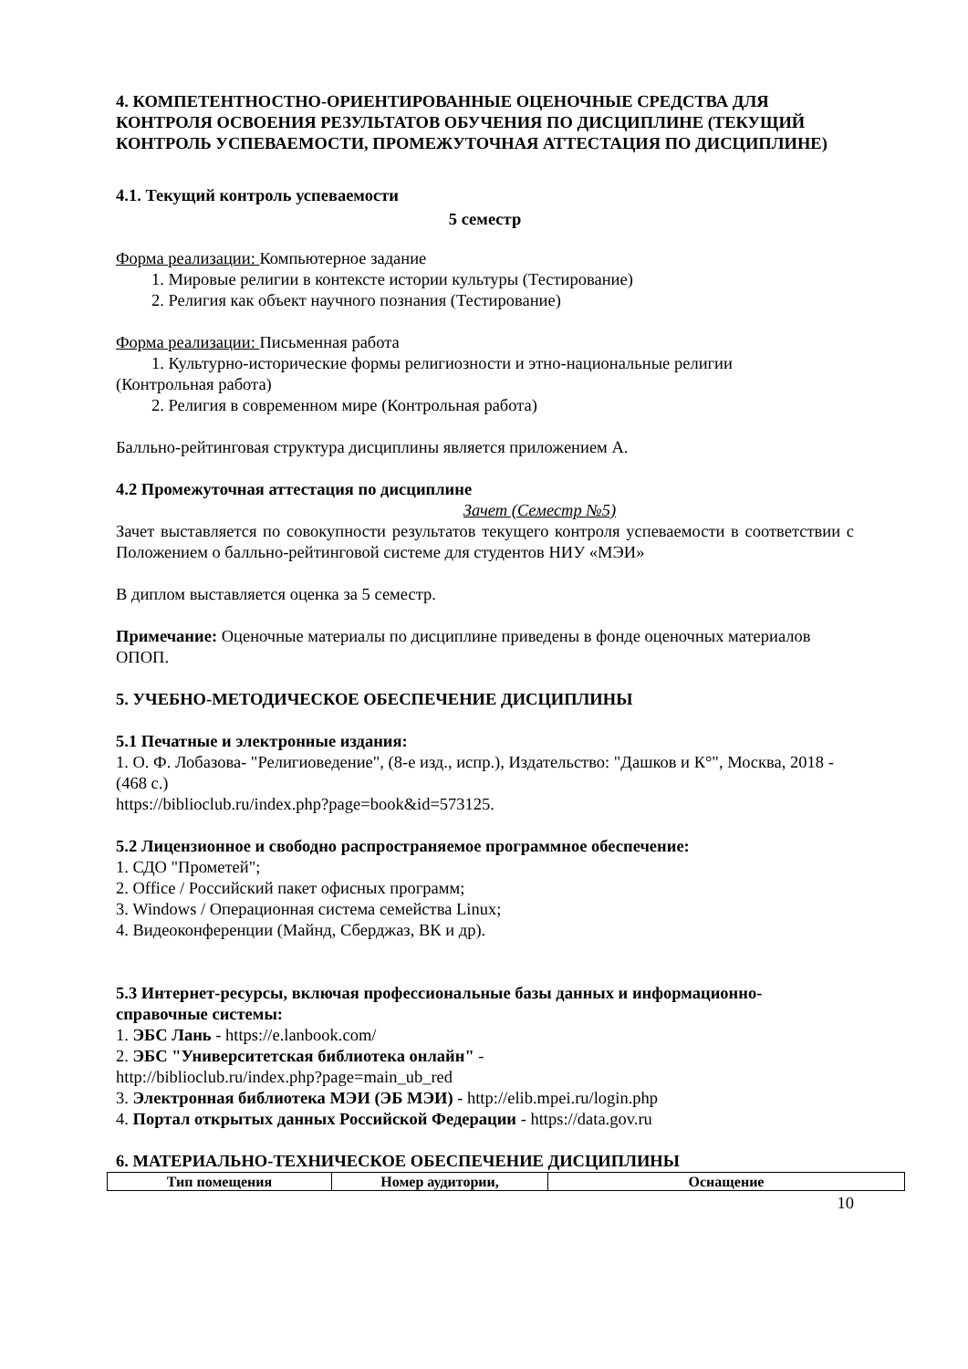4. КОМПЕТЕНТНОСТНО-ОРИЕНТИРОВАННЫЕ ОЦЕНОЧНЫЕ СРЕДСТВА ДЛЯ КОНТРОЛЯ ОСВОЕНИЯ РЕЗУЛЬТАТОВ ОБУЧЕНИЯ ПО ДИСЦИПЛИНЕ (ТЕКУЩИЙ КОНТРОЛЬ УСПЕВАЕМОСТИ, ПРОМЕЖУТОЧНАЯ АТТЕСТАЦИЯ ПО ДИСЦИПЛИНЕ)
4.1. Текущий контроль успеваемости
5 семестр
Форма реализации: Компьютерное задание
1. Мировые религии в контексте истории культуры (Тестирование)
2. Религия как объект научного познания (Тестирование)
Форма реализации: Письменная работа
1. Культурно-исторические формы религиозности и этно-национальные религии
(Контрольная работа)
2. Религия в современном мире (Контрольная работа)
Балльно-рейтинговая структура дисциплины является приложением А.
4.2 Промежуточная аттестация по дисциплине
Зачет (Семестр №5)
Зачет выставляется по совокупности результатов текущего контроля успеваемости в соответствии с Положением о балльно-рейтинговой системе для студентов НИУ «МЭИ»
В диплом выставляется оценка за 5 семестр.
Примечание: Оценочные материалы по дисциплине приведены в фонде оценочных материалов ОПОП.
5. УЧЕБНО-МЕТОДИЧЕСКОЕ ОБЕСПЕЧЕНИЕ ДИСЦИПЛИНЫ
5.1 Печатные и электронные издания:
1. О. Ф. Лобазова- "Религиоведение", (8-е изд., испр.), Издательство: "Дашков и К°", Москва, 2018 - (468 с.)
https://biblioclub.ru/index.php?page=book&id=573125.
5.2 Лицензионное и свободно распространяемое программное обеспечение:
1. СДО "Прометей";
2. Office / Российский пакет офисных программ;
3. Windows / Операционная система семейства Linux;
4. Видеоконференции (Майнд, Сберджаз, ВК и др).
5.3 Интернет-ресурсы, включая профессиональные базы данных и информационно-справочные системы:
1. ЭБС Лань - https://e.lanbook.com/
2. ЭБС "Университетская библиотека онлайн" -
http://biblioclub.ru/index.php?page=main_ub_red
3. Электронная библиотека МЭИ (ЭБ МЭИ) - http://elib.mpei.ru/login.php
4. Портал открытых данных Российской Федерации - https://data.gov.ru
6. МАТЕРИАЛЬНО-ТЕХНИЧЕСКОЕ ОБЕСПЕЧЕНИЕ ДИСЦИПЛИНЫ
| Тип помещения | Номер аудитории, | Оснащение |
| --- | --- | --- |
10